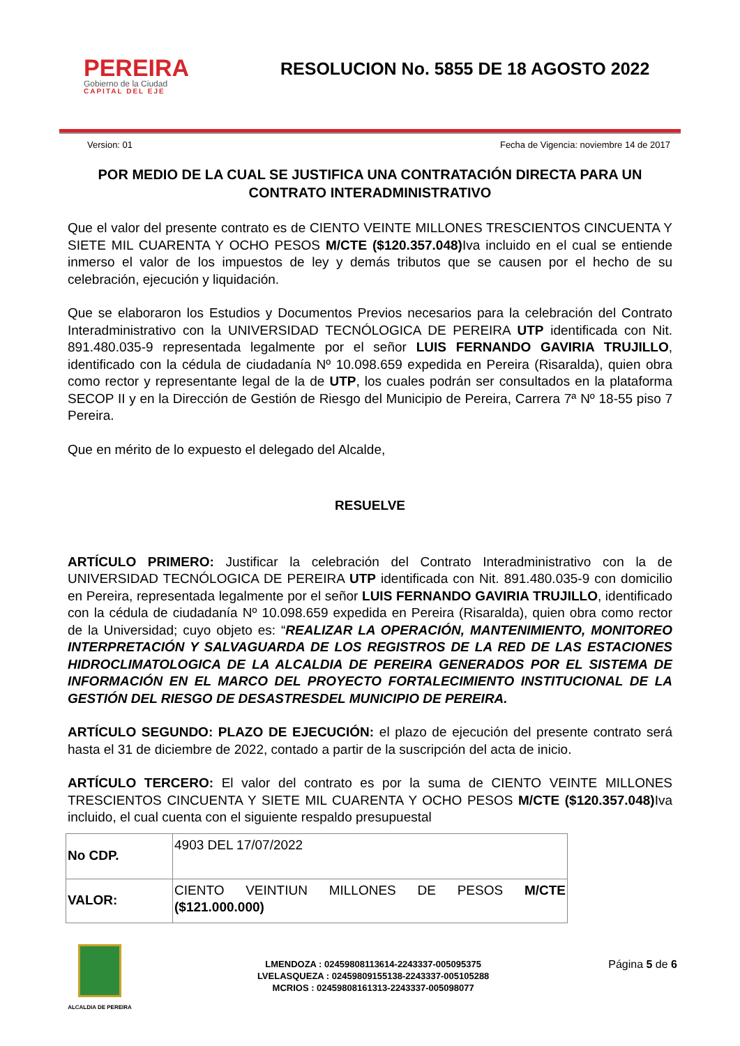PEREIRA
Gobierno de la Ciudad
CAPITAL DEL EJE
RESOLUCION No. 5855 DE 18 AGOSTO 2022
Version: 01 Fecha de Vigencia: noviembre 14 de 2017
POR MEDIO DE LA CUAL SE JUSTIFICA UNA CONTRATACIÓN DIRECTA PARA UN CONTRATO INTERADMINISTRATIVO
Que el valor del presente contrato es de CIENTO VEINTE MILLONES TRESCIENTOS CINCUENTA Y SIETE MIL CUARENTA Y OCHO PESOS M/CTE ($120.357.048) Iva incluido en el cual se entiende inmerso el valor de los impuestos de ley y demás tributos que se causen por el hecho de su celebración, ejecución y liquidación.
Que se elaboraron los Estudios y Documentos Previos necesarios para la celebración del Contrato Interadministrativo con la UNIVERSIDAD TECNÓLOGICA DE PEREIRA UTP identificada con Nit. 891.480.035-9 representada legalmente por el señor LUIS FERNANDO GAVIRIA TRUJILLO, identificado con la cédula de ciudadanía Nº 10.098.659 expedida en Pereira (Risaralda), quien obra como rector y representante legal de la de UTP, los cuales podrán ser consultados en la plataforma SECOP II y en la Dirección de Gestión de Riesgo del Municipio de Pereira, Carrera 7ª Nº 18-55 piso 7 Pereira.
Que en mérito de lo expuesto el delegado del Alcalde,
RESUELVE
ARTÍCULO PRIMERO: Justificar la celebración del Contrato Interadministrativo con la de UNIVERSIDAD TECNÓLOGICA DE PEREIRA UTP identificada con Nit. 891.480.035-9 con domicilio en Pereira, representada legalmente por el señor LUIS FERNANDO GAVIRIA TRUJILLO, identificado con la cédula de ciudadanía Nº 10.098.659 expedida en Pereira (Risaralda), quien obra como rector de la Universidad; cuyo objeto es: “REALIZAR LA OPERACIÓN, MANTENIMIENTO, MONITOREO INTERPRETACIÓN Y SALVAGUARDA DE LOS REGISTROS DE LA RED DE LAS ESTACIONES HIDROCLIMATOLOGICA DE LA ALCALDIA DE PEREIRA GENERADOS POR EL SISTEMA DE INFORMACIÓN EN EL MARCO DEL PROYECTO FORTALECIMIENTO INSTITUCIONAL DE LA GESTIÓN DEL RIESGO DE DESASTRESDEL MUNICIPIO DE PEREIRA.
ARTÍCULO SEGUNDO: PLAZO DE EJECUCIÓN: el plazo de ejecución del presente contrato será hasta el 31 de diciembre de 2022, contado a partir de la suscripción del acta de inicio.
ARTÍCULO TERCERO: El valor del contrato es por la suma de CIENTO VEINTE MILLONES TRESCIENTOS CINCUENTA Y SIETE MIL CUARENTA Y OCHO PESOS M/CTE ($120.357.048) Iva incluido, el cual cuenta con el siguiente respaldo presupuestal
| No CDP. | 4903 DEL 17/07/2022 |
| VALOR: | CIENTO VEINTIUN MILLONES DE PESOS M/CTE ($121.000.000) |
ALCALDIA DE PEREIRA
LMENDOZA : 02459808113614-2243337-005095375
LVELASQUEZA : 02459809155138-2243337-005105288
MCRIOS : 02459808161313-2243337-005098077
Página 5 de 6